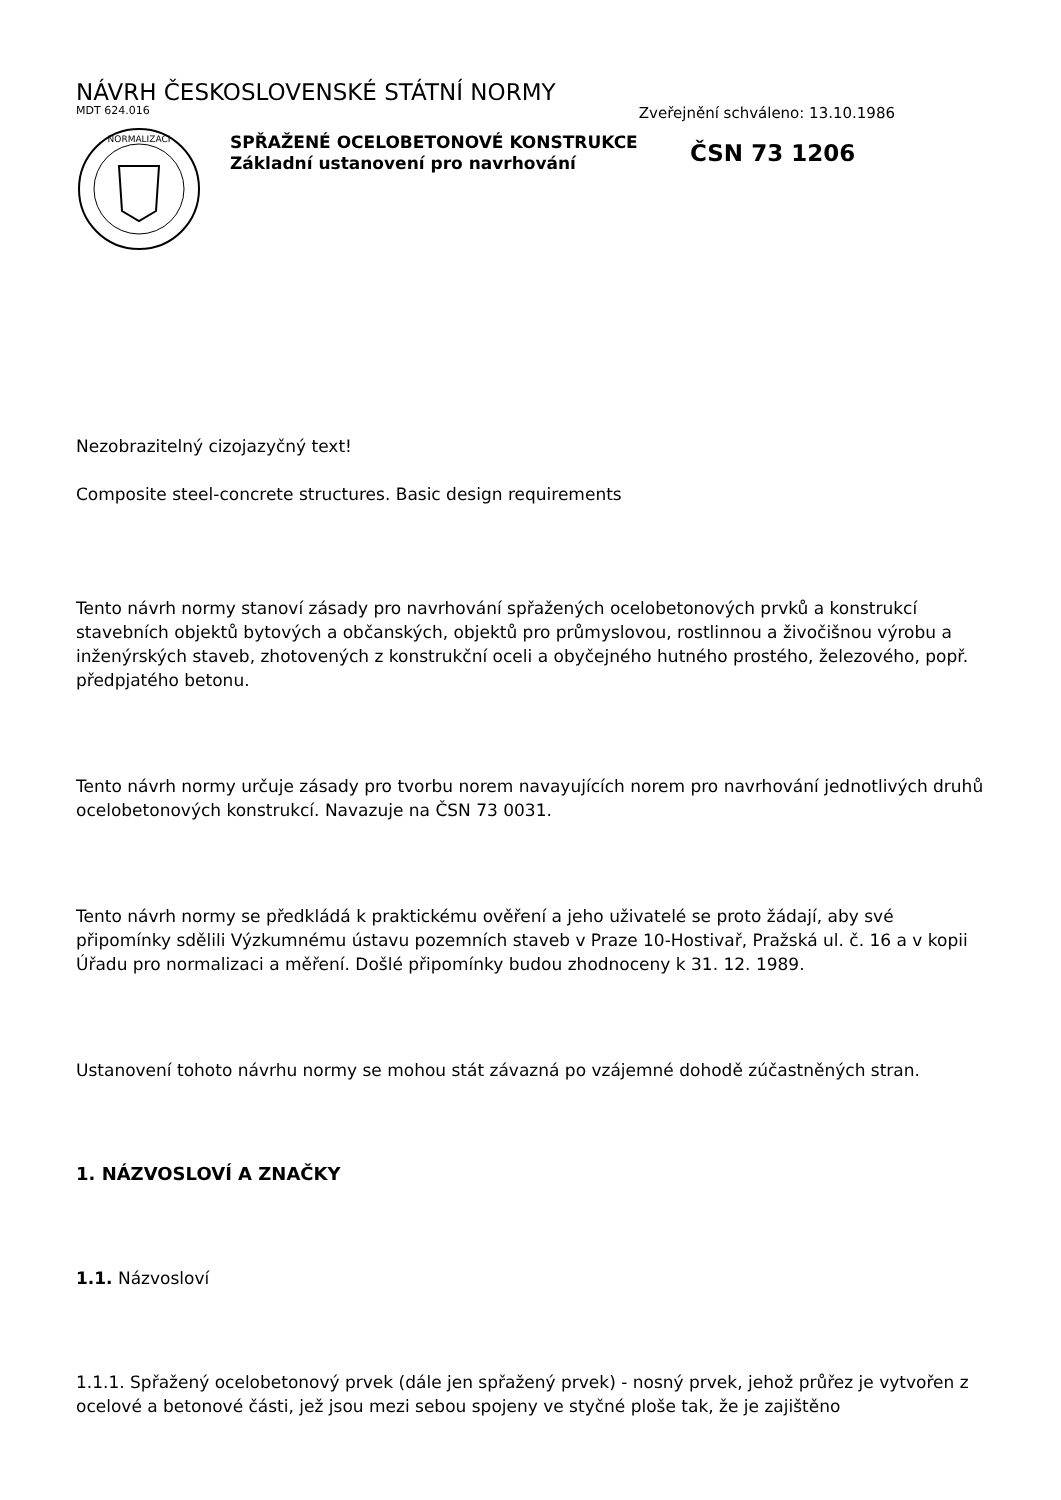NÁVRH ČESKOSLOVENSKÉ STÁTNÍ NORMY
MDT 624.016 Zveřejnění schváleno: 13.10.1986
NORMALIZACI
SPŘAŽENÉ OCELOBETONOVÉ KONSTRUKCE
Základní ustanovení pro navrhování
ČSN 73 1206
Nezobrazitelný cizojazyčný text!
Composite steel-concrete structures. Basic design requirements
Tento návrh normy stanoví zásady pro navrhování spřažených ocelobetonových prvků a konstrukcí stavebních objektů bytových a občanských, objektů pro průmyslovou, rostlinnou a živočišnou výrobu a inženýrských staveb, zhotovených z konstrukční oceli a obyčejného hutného prostého, železového, popř. předpjatého betonu.
Tento návrh normy určuje zásady pro tvorbu norem navayujících norem pro navrhování jednotlivých druhů ocelobetonových konstrukcí. Navazuje na ČSN 73 0031.
Tento návrh normy se předkládá k praktickému ověření a jeho uživatelé se proto žádají, aby své připomínky sdělili Výzkumnému ústavu pozemních staveb v Praze 10-Hostivař, Pražská ul. č. 16 a v kopii Úřadu pro normalizaci a měření. Došlé připomínky budou zhodnoceny k 31. 12. 1989.
Ustanovení tohoto návrhu normy se mohou stát závazná po vzájemné dohodě zúčastněných stran.
1. NÁZVOSLOVÍ A ZNAČKY
1.1. Názvosloví
1.1.1. Spřažený ocelobetonový prvek (dále jen spřažený prvek) - nosný prvek, jehož průřez je vytvořen z ocelové a betonové části, jež jsou mezi sebou spojeny ve styčné ploše tak, že je zajištěno